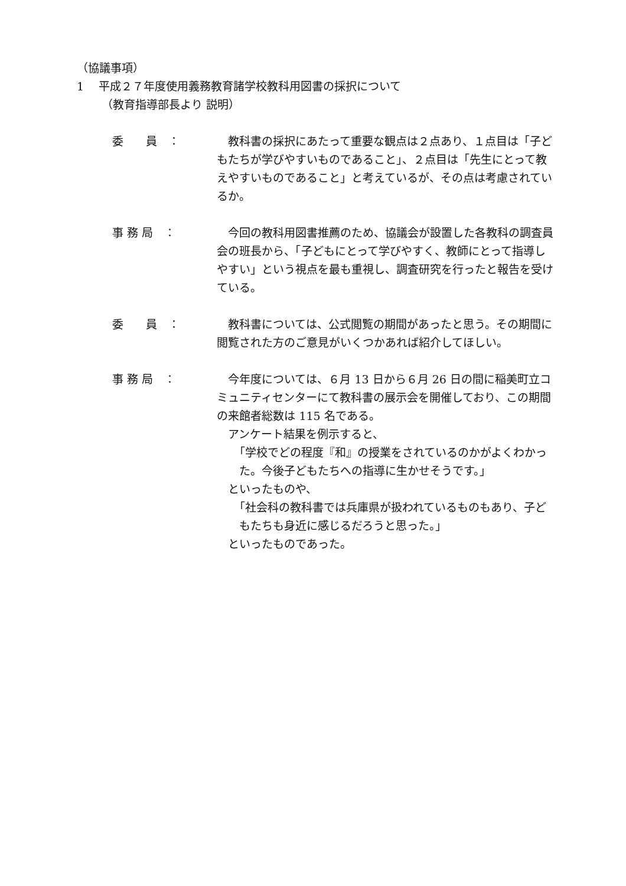（協議事項）
1　 平成２７年度使用義務教育諸学校教科用図書の採択について
（教育指導部長より 説明）
委　　員　：
教科書の採択にあたって重要な観点は２点あり、１点目は「子どもたちが学びやすいものであること」、２点目は「先生にとって教えやすいものであること」と考えているが、その点は考慮されているか。
事 務 局　：
今回の教科用図書推薦のため、協議会が設置した各教科の調査員会の班長から、「子どもにとって学びやすく、教師にとって指導しやすい」という視点を最も重視し、調査研究を行ったと報告を受けている。
委　　員　：
教科書については、公式閲覧の期間があったと思う。その期間に閲覧された方のご意見がいくつかあれば紹介してほしい。
事 務 局　：
今年度については、６月 13 日から６月 26 日の間に稲美町立コミュニティセンターにて教科書の展示会を開催しており、この期間の来館者総数は 115 名である。
アンケート結果を例示すると、
「学校でどの程度『和』の授業をされているのかがよくわかった。今後子どもたちへの指導に生かせそうです。」
といったものや、
「社会科の教科書では兵庫県が扱われているものもあり、子どもたちも身近に感じるだろうと思った。」
といったものであった。